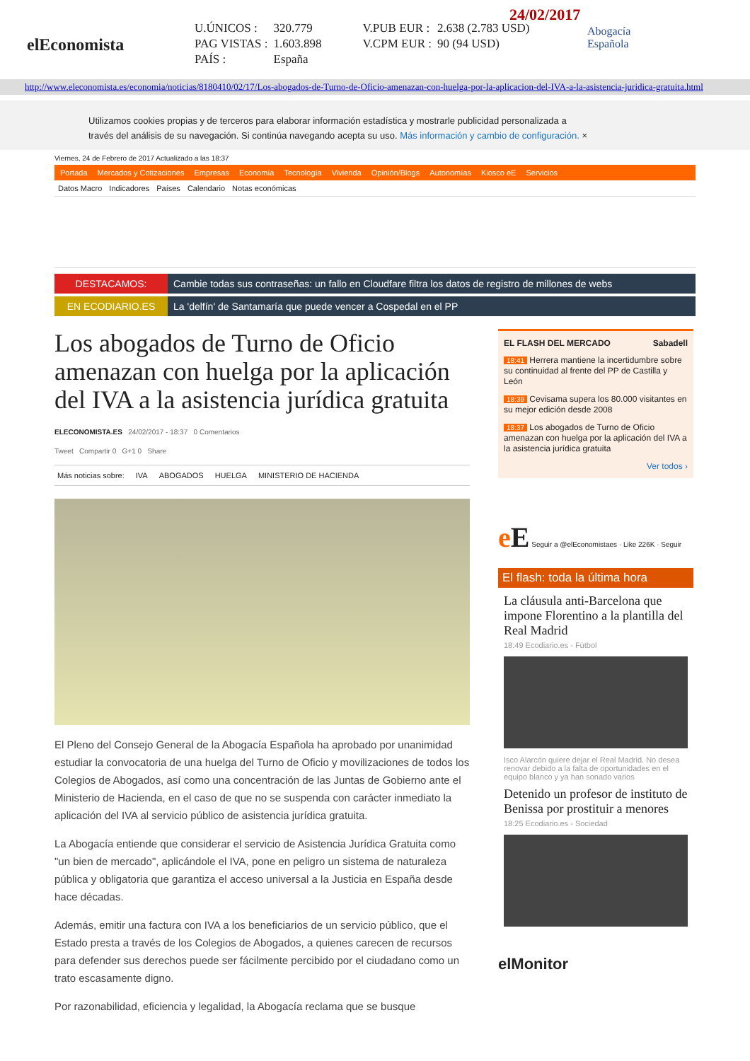elEconomista
24/02/2017
| U.ÚNICOS : | 320.779 | V.PUB EUR : | 2.638 (2.783 USD) |
| PAG VISTAS : | 1.603.898 | V.CPM EUR : | 90 (94 USD) |
| PAÍS : | España | | |
Abogacía
Española
http://www.eleconomista.es/economia/noticias/8180410/02/17/Los-abogados-de-Turno-de-Oficio-amenazan-con-huelga-por-la-aplicacion-del-IVA-a-la-asistencia-juridica-gratuita.html
Utilizamos cookies propias y de terceros para elaborar información estadística y mostrarle publicidad personalizada a través del análisis de su navegación. Si continúa navegando acepta su uso. Más información y cambio de configuración. ×
Viernes, 24 de Febrero de 2017 Actualizado a las 18:37
Portada Mercados y Cotizaciones Empresas Economía Tecnología Vivienda Opinión/Blogs Autonomías Kiosco eE Servicios
Datos Macro Indicadores Países Calendario Notas económicas
DESTACAMOS: Cambie todas sus contraseñas: un fallo en Cloudfare filtra los datos de registro de millones de webs
EN ECODIARIO.ES La 'delfín' de Santamaría que puede vencer a Cospedal en el PP
Los abogados de Turno de Oficio amenazan con huelga por la aplicación del IVA a la asistencia jurídica gratuita
ELECONOMISTA.ES 24/02/2017 - 18:37 0 Comentarios
Tweet Compartir 0 G+1 0 Share
Más noticias sobre: IVA ABOGADOS HUELGA MINISTERIO DE HACIENDA
El Pleno del Consejo General de la Abogacía Española ha aprobado por unanimidad estudiar la convocatoria de una huelga del Turno de Oficio y movilizaciones de todos los Colegios de Abogados, así como una concentración de las Juntas de Gobierno ante el Ministerio de Hacienda, en el caso de que no se suspenda con carácter inmediato la aplicación del IVA al servicio público de asistencia jurídica gratuita.
La Abogacía entiende que considerar el servicio de Asistencia Jurídica Gratuita como "un bien de mercado", aplicándole el IVA, pone en peligro un sistema de naturaleza pública y obligatoria que garantiza el acceso universal a la Justicia en España desde hace décadas.
Además, emitir una factura con IVA a los beneficiarios de un servicio público, que el Estado presta a través de los Colegios de Abogados, a quienes carecen de recursos para defender sus derechos puede ser fácilmente percibido por el ciudadano como un trato escasamente digno.
Por razonabilidad, eficiencia y legalidad, la Abogacía reclama que se busque
EL FLASH DEL MERCADO Sabadell
18:41 Herrera mantiene la incertidumbre sobre su continuidad al frente del PP de Castilla y León
18:39 Cevisama supera los 80.000 visitantes en su mejor edición desde 2008
18:37 Los abogados de Turno de Oficio amenazan con huelga por la aplicación del IVA a la asistencia jurídica gratuita
Ver todos ›
eE Seguir a @elEconomistaes · Like 226K · Seguir
El flash: toda la última hora
La cláusula anti-Barcelona que impone Florentino a la plantilla del Real Madrid
18:49 Ecodiario.es - Fútbol
Isco Alarcón quiere dejar el Real Madrid. No desea renovar debido a la falta de oportunidades en el equipo blanco y ya han sonado varios
Detenido un profesor de instituto de Benissa por prostituir a menores
18:25 Ecodiario.es - Sociedad
elMonitor